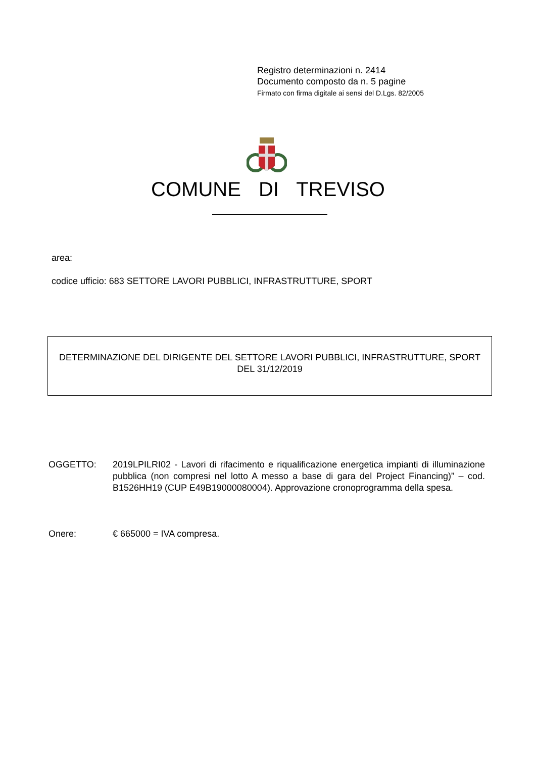Registro determinazioni n. 2414
Documento composto da n. 5 pagine
Firmato con firma digitale ai sensi del D.Lgs. 82/2005
COMUNE DI TREVISO
area:
codice ufficio: 683 SETTORE LAVORI PUBBLICI, INFRASTRUTTURE, SPORT
DETERMINAZIONE DEL DIRIGENTE DEL SETTORE LAVORI PUBBLICI, INFRASTRUTTURE, SPORT
DEL 31/12/2019
OGGETTO: 2019LPILRI02 - Lavori di rifacimento e riqualificazione energetica impianti di illuminazione pubblica (non compresi nel lotto A messo a base di gara del Project Financing)” – cod. B1526HH19 (CUP E49B19000080004). Approvazione cronoprogramma della spesa.
Onere: € 665000 = IVA compresa.